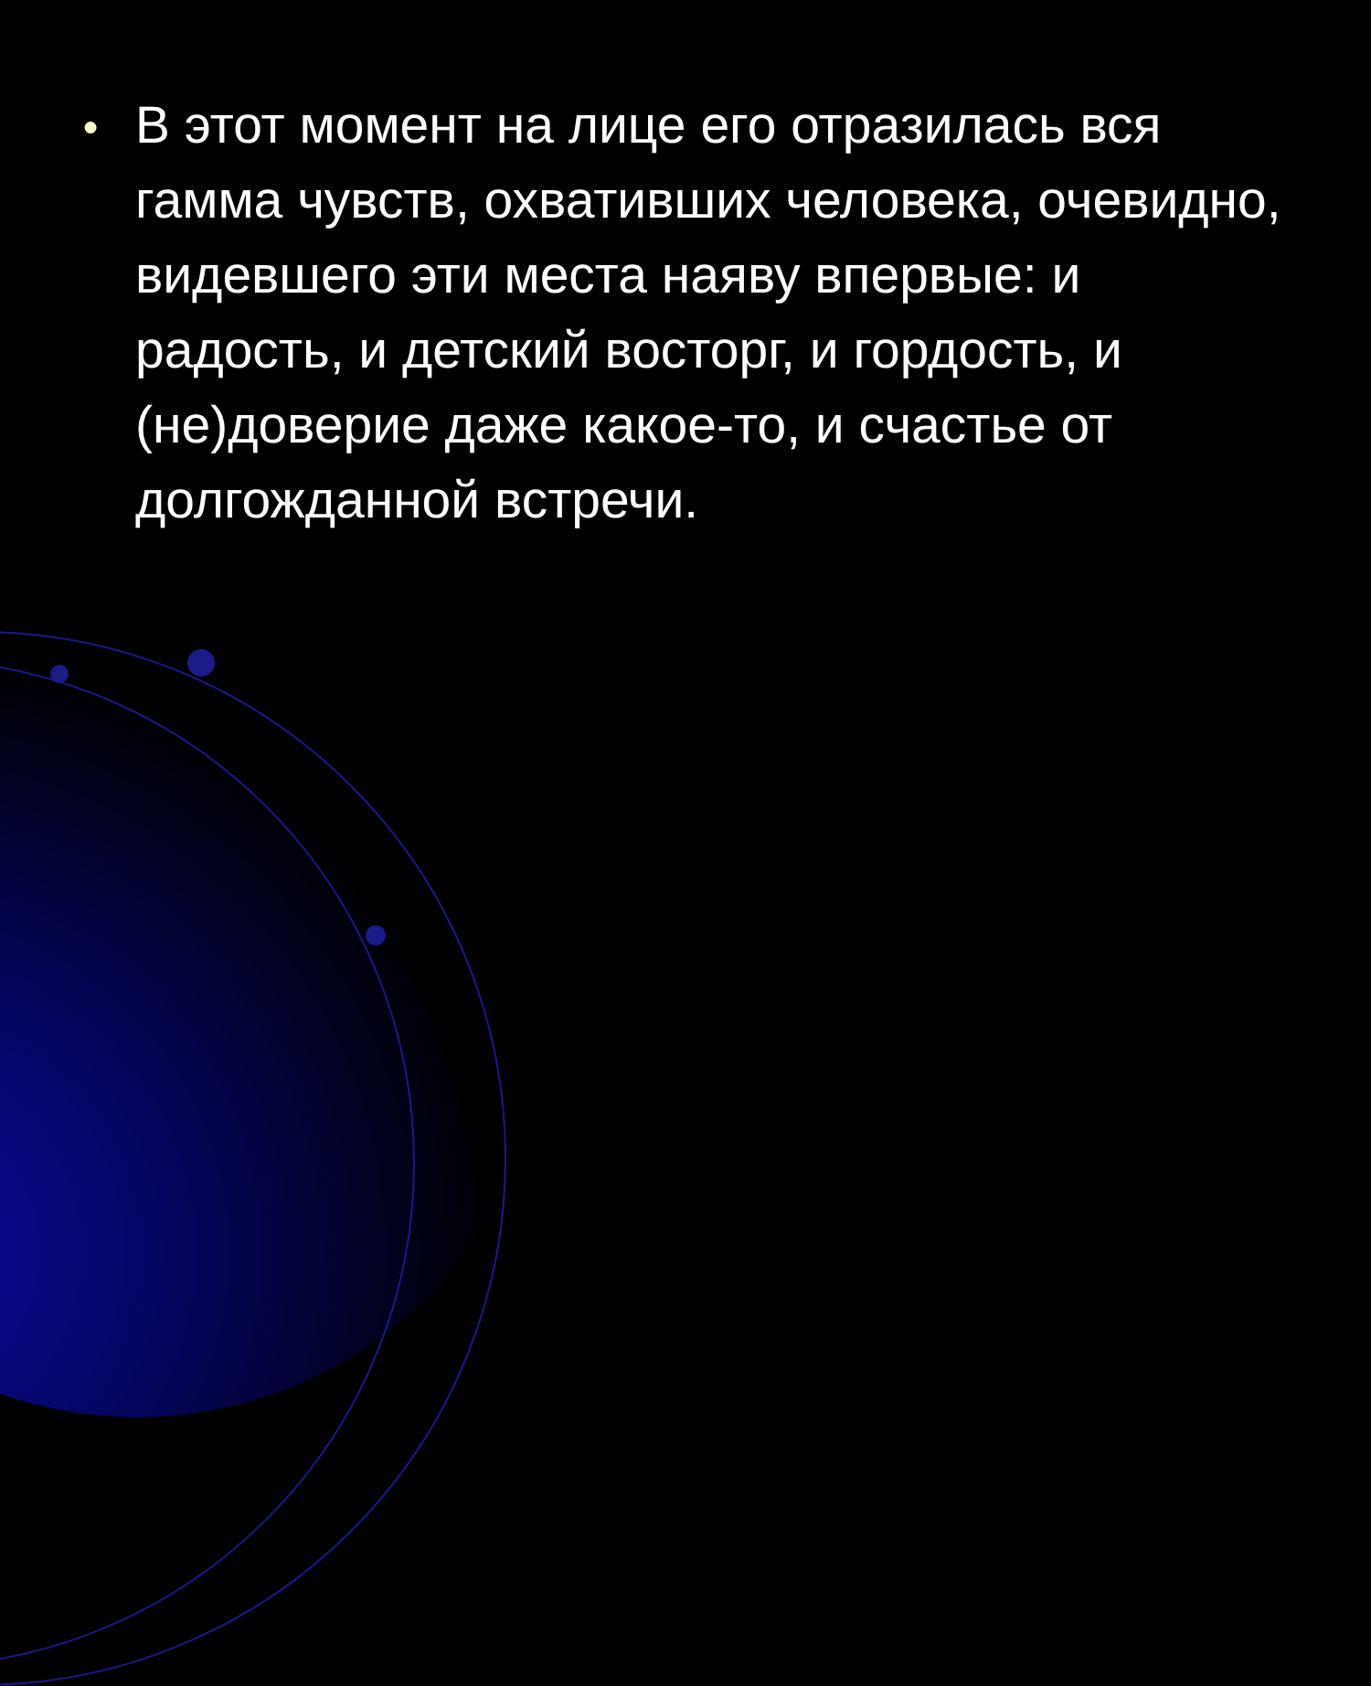● В этот момент на лице его отразилась вся гамма чувств, охвативших человека, очевидно, видевшего эти места наяву впервые: и радость, и детский восторг, и гордость, и (не)доверие даже какое-то, и счастье от долгожданной встречи.